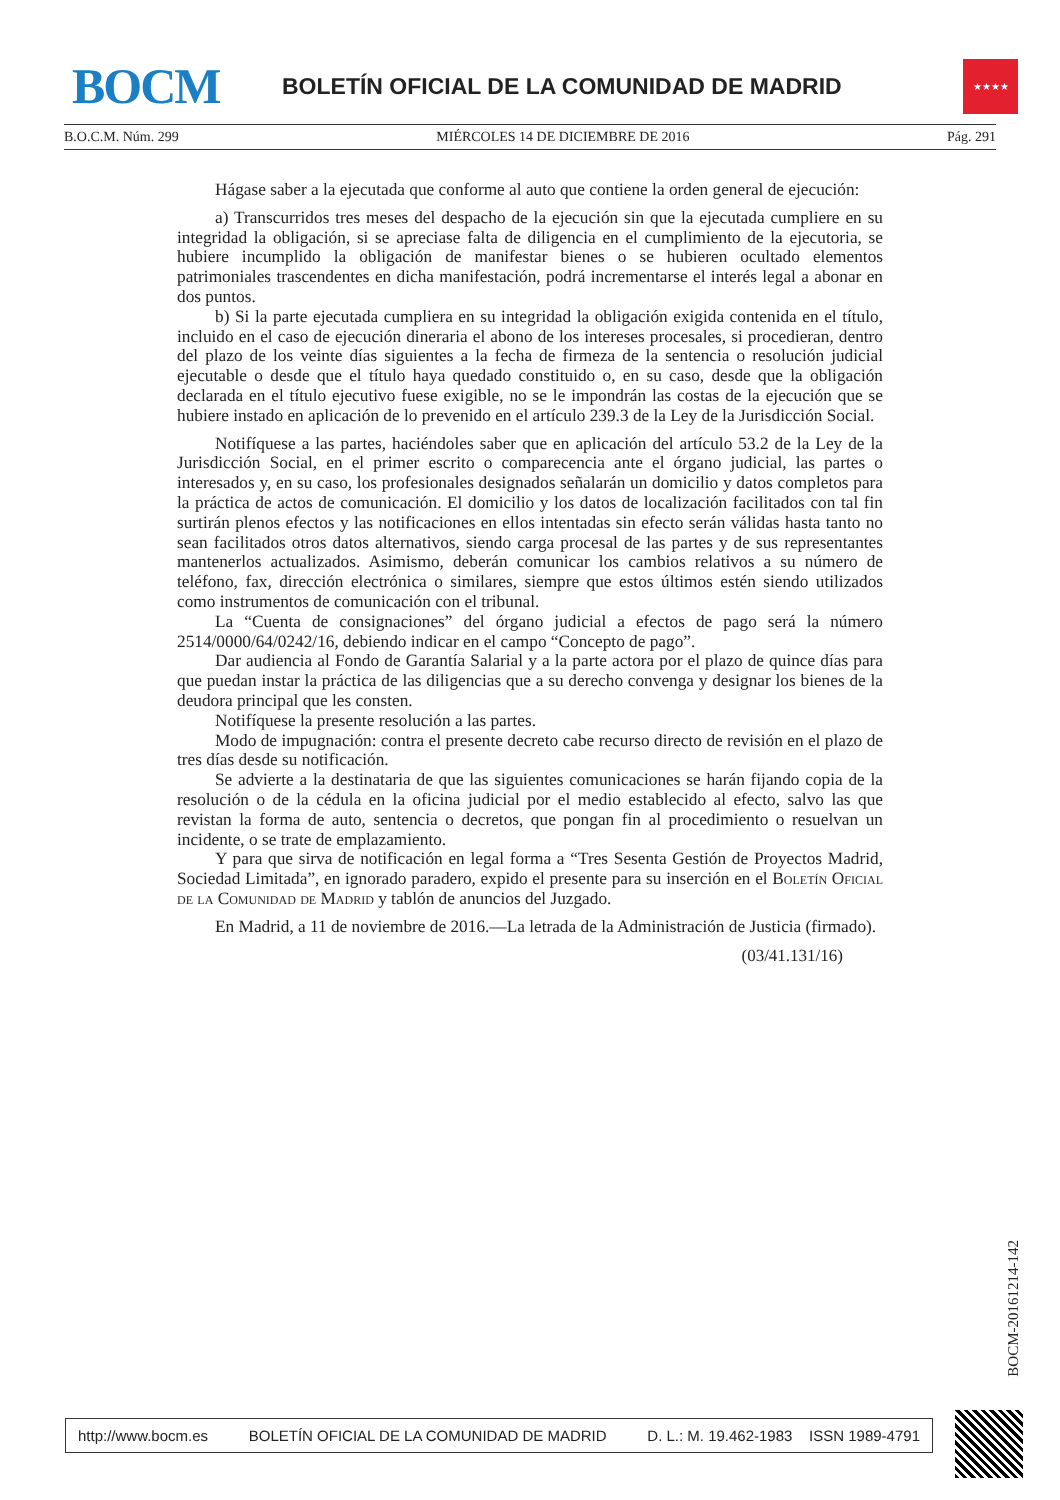BOCM
BOLETÍN OFICIAL DE LA COMUNIDAD DE MADRID
★★★★
B.O.C.M. Núm. 299 MIÉRCOLES 14 DE DICIEMBRE DE 2016 Pág. 291
Hágase saber a la ejecutada que conforme al auto que contiene la orden general de ejecución:
a) Transcurridos tres meses del despacho de la ejecución sin que la ejecutada cumpliere en su integridad la obligación, si se apreciase falta de diligencia en el cumplimiento de la ejecutoria, se hubiere incumplido la obligación de manifestar bienes o se hubieren ocultado elementos patrimoniales trascendentes en dicha manifestación, podrá incrementarse el interés legal a abonar en dos puntos.
b) Si la parte ejecutada cumpliera en su integridad la obligación exigida contenida en el título, incluido en el caso de ejecución dineraria el abono de los intereses procesales, si procedieran, dentro del plazo de los veinte días siguientes a la fecha de firmeza de la sentencia o resolución judicial ejecutable o desde que el título haya quedado constituido o, en su caso, desde que la obligación declarada en el título ejecutivo fuese exigible, no se le impondrán las costas de la ejecución que se hubiere instado en aplicación de lo prevenido en el artículo 239.3 de la Ley de la Jurisdicción Social.
Notifíquese a las partes, haciéndoles saber que en aplicación del artículo 53.2 de la Ley de la Jurisdicción Social, en el primer escrito o comparecencia ante el órgano judicial, las partes o interesados y, en su caso, los profesionales designados señalarán un domicilio y datos completos para la práctica de actos de comunicación. El domicilio y los datos de localización facilitados con tal fin surtirán plenos efectos y las notificaciones en ellos intentadas sin efecto serán válidas hasta tanto no sean facilitados otros datos alternativos, siendo carga procesal de las partes y de sus representantes mantenerlos actualizados. Asimismo, deberán comunicar los cambios relativos a su número de teléfono, fax, dirección electrónica o similares, siempre que estos últimos estén siendo utilizados como instrumentos de comunicación con el tribunal.
La “Cuenta de consignaciones” del órgano judicial a efectos de pago será la número 2514/0000/64/0242/16, debiendo indicar en el campo “Concepto de pago”.
Dar audiencia al Fondo de Garantía Salarial y a la parte actora por el plazo de quince días para que puedan instar la práctica de las diligencias que a su derecho convenga y designar los bienes de la deudora principal que les consten.
Notifíquese la presente resolución a las partes.
Modo de impugnación: contra el presente decreto cabe recurso directo de revisión en el plazo de tres días desde su notificación.
Se advierte a la destinataria de que las siguientes comunicaciones se harán fijando copia de la resolución o de la cédula en la oficina judicial por el medio establecido al efecto, salvo las que revistan la forma de auto, sentencia o decretos, que pongan fin al procedimiento o resuelvan un incidente, o se trate de emplazamiento.
Y para que sirva de notificación en legal forma a “Tres Sesenta Gestión de Proyectos Madrid, Sociedad Limitada”, en ignorado paradero, expido el presente para su inserción en el Boletín Oficial de la Comunidad de Madrid y tablón de anuncios del Juzgado.
En Madrid, a 11 de noviembre de 2016.—La letrada de la Administración de Justicia (firmado).
(03/41.131/16)
BOCM-20161214-142
http://www.bocm.es BOLETÍN OFICIAL DE LA COMUNIDAD DE MADRID D. L.: M. 19.462-1983 ISSN 1989-4791